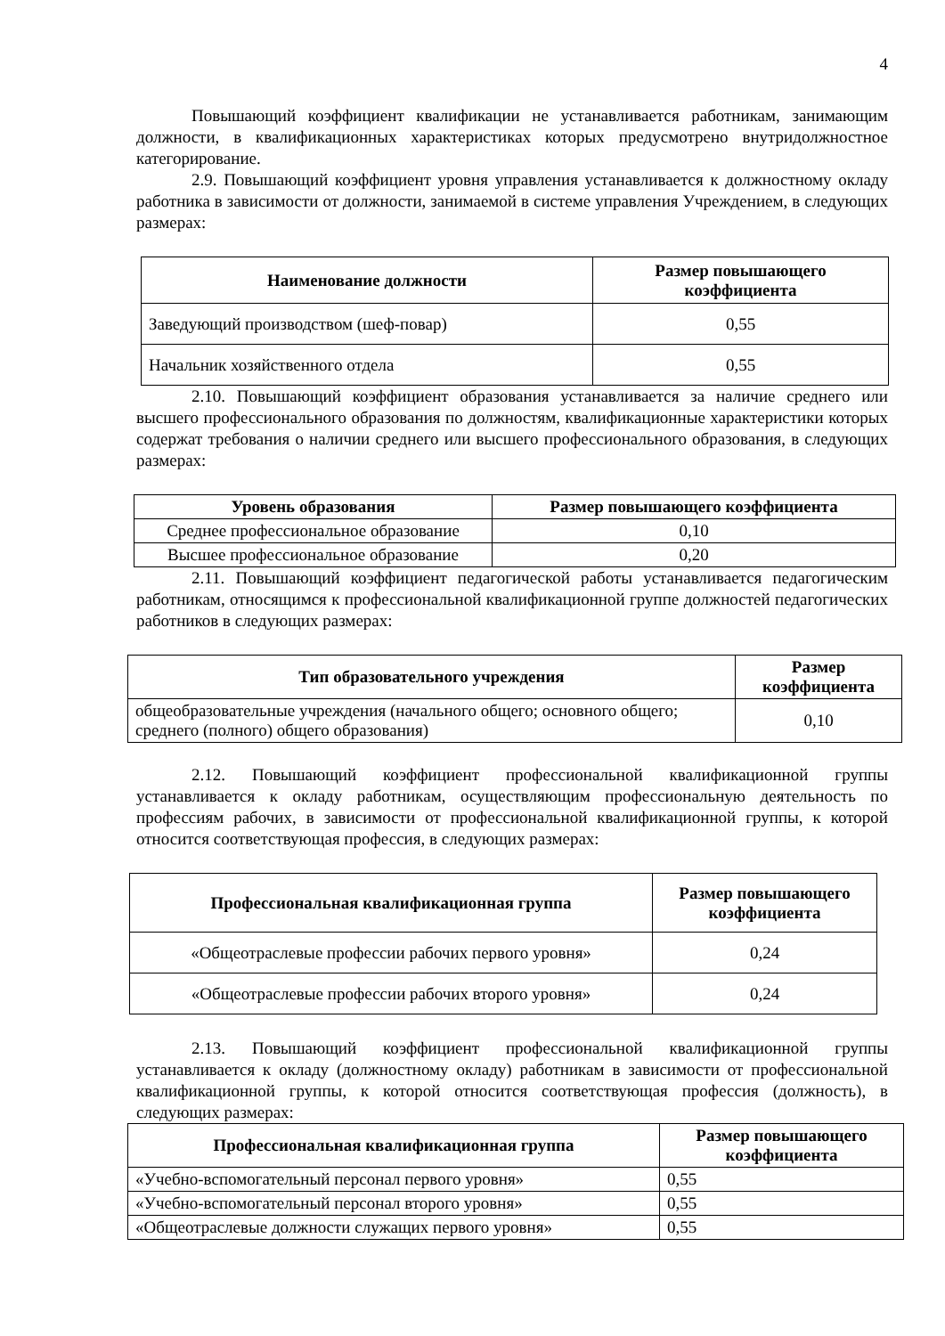4
Повышающий коэффициент квалификации не устанавливается работникам, занимающим должности, в квалификационных характеристиках которых предусмотрено внутридолжностное категорирование.
2.9. Повышающий коэффициент уровня управления устанавливается к должностному окладу работника в зависимости от должности, занимаемой в системе управления Учреждением, в следующих размерах:
| Наименование должности | Размер повышающего коэффициента |
| --- | --- |
| Заведующий производством (шеф-повар) | 0,55 |
| Начальник хозяйственного отдела | 0,55 |
2.10. Повышающий коэффициент образования устанавливается за наличие среднего или высшего профессионального образования по должностям, квалификационные характеристики которых содержат требования о наличии среднего или высшего профессионального образования, в следующих размерах:
| Уровень образования | Размер повышающего коэффициента |
| --- | --- |
| Среднее профессиональное образование | 0,10 |
| Высшее профессиональное образование | 0,20 |
2.11. Повышающий коэффициент педагогической работы устанавливается педагогическим работникам, относящимся к профессиональной квалификационной группе должностей педагогических работников в следующих размерах:
| Тип образовательного учреждения | Размер коэффициента |
| --- | --- |
| общеобразовательные учреждения (начального общего; основного общего; среднего (полного) общего образования) | 0,10 |
2.12. Повышающий коэффициент профессиональной квалификационной группы устанавливается к окладу работникам, осуществляющим профессиональную деятельность по профессиям рабочих, в зависимости от профессиональной квалификационной группы, к которой относится соответствующая профессия, в следующих размерах:
| Профессиональная квалификационная группа | Размер повышающего коэффициента |
| --- | --- |
| «Общеотраслевые профессии рабочих первого уровня» | 0,24 |
| «Общеотраслевые профессии рабочих второго уровня» | 0,24 |
2.13. Повышающий коэффициент профессиональной квалификационной группы устанавливается к окладу (должностному окладу) работникам в зависимости от профессиональной квалификационной группы, к которой относится соответствующая профессия (должность), в следующих размерах:
| Профессиональная квалификационная группа | Размер повышающего коэффициента |
| --- | --- |
| «Учебно-вспомогательный персонал первого уровня» | 0,55 |
| «Учебно-вспомогательный персонал второго уровня» | 0,55 |
| «Общеотраслевые должности служащих первого уровня» | 0,55 |